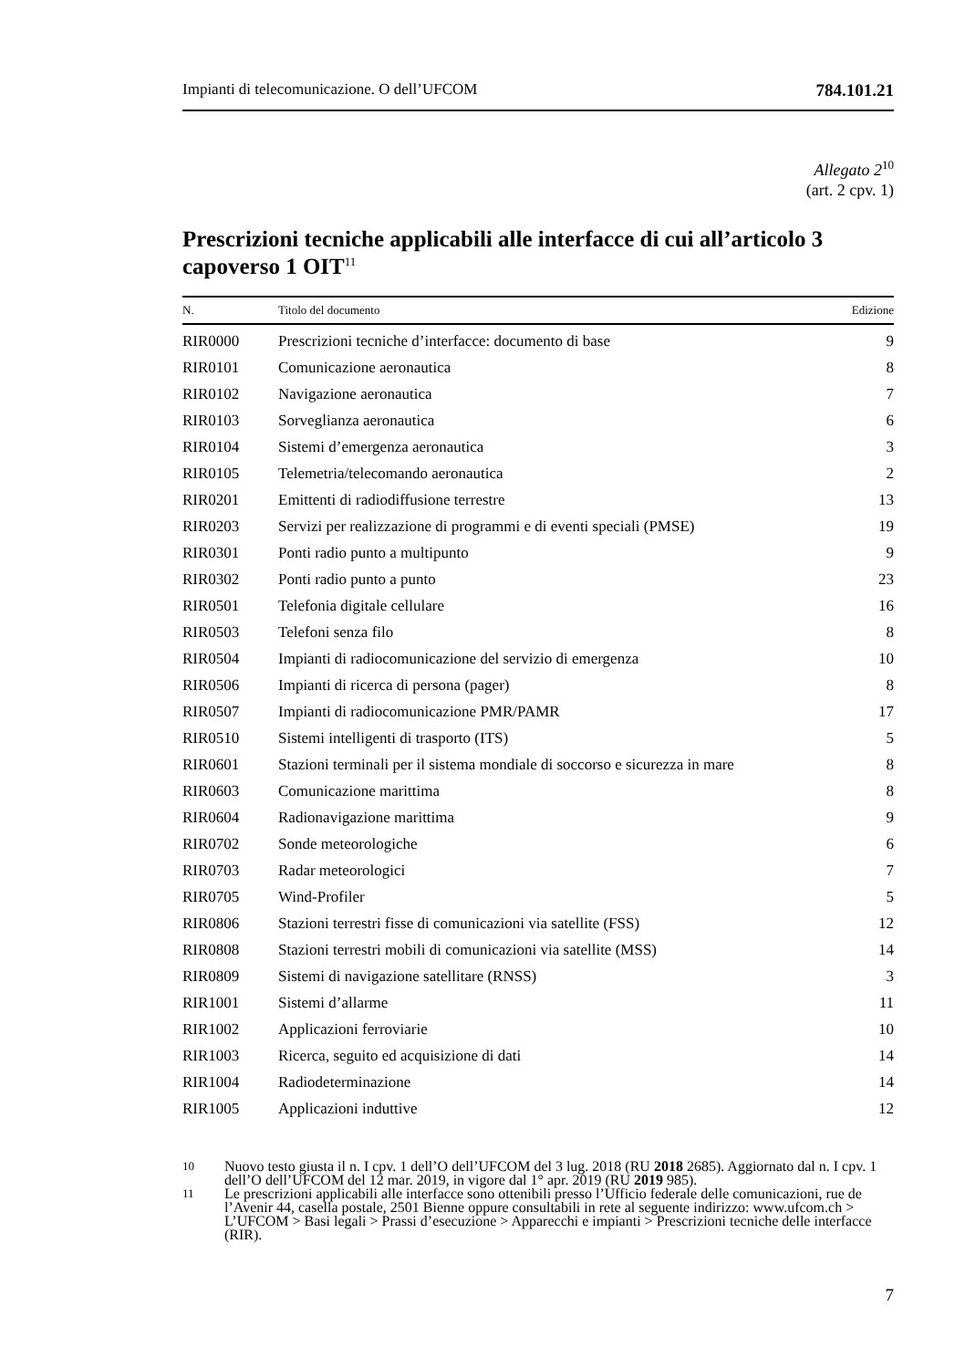Impianti di telecomunicazione. O dell’UFCOM 784.101.21
Allegato 2<sup>10</sup>
(art. 2 cpv. 1)
Prescrizioni tecniche applicabili alle interfacce di cui all’articolo 3 capoverso 1 OIT<sup>11</sup>
| N. | Titolo del documento | Edizione |
| --- | --- | --- |
| RIR0000 | Prescrizioni tecniche d’interfacce: documento di base | 9 |
| RIR0101 | Comunicazione aeronautica | 8 |
| RIR0102 | Navigazione aeronautica | 7 |
| RIR0103 | Sorveglianza aeronautica | 6 |
| RIR0104 | Sistemi d’emergenza aeronautica | 3 |
| RIR0105 | Telemetria/telecomando aeronautica | 2 |
| RIR0201 | Emittenti di radiodiffusione terrestre | 13 |
| RIR0203 | Servizi per realizzazione di programmi e di eventi speciali (PMSE) | 19 |
| RIR0301 | Ponti radio punto a multipunto | 9 |
| RIR0302 | Ponti radio punto a punto | 23 |
| RIR0501 | Telefonia digitale cellulare | 16 |
| RIR0503 | Telefoni senza filo | 8 |
| RIR0504 | Impianti di radiocomunicazione del servizio di emergenza | 10 |
| RIR0506 | Impianti di ricerca di persona (pager) | 8 |
| RIR0507 | Impianti di radiocomunicazione PMR/PAMR | 17 |
| RIR0510 | Sistemi intelligenti di trasporto (ITS) | 5 |
| RIR0601 | Stazioni terminali per il sistema mondiale di soccorso e sicurezza in mare | 8 |
| RIR0603 | Comunicazione marittima | 8 |
| RIR0604 | Radionavigazione marittima | 9 |
| RIR0702 | Sonde meteorologiche | 6 |
| RIR0703 | Radar meteorologici | 7 |
| RIR0705 | Wind-Profiler | 5 |
| RIR0806 | Stazioni terrestri fisse di comunicazioni via satellite (FSS) | 12 |
| RIR0808 | Stazioni terrestri mobili di comunicazioni via satellite (MSS) | 14 |
| RIR0809 | Sistemi di navigazione satellitare (RNSS) | 3 |
| RIR1001 | Sistemi d’allarme | 11 |
| RIR1002 | Applicazioni ferroviarie | 10 |
| RIR1003 | Ricerca, seguito ed acquisizione di dati | 14 |
| RIR1004 | Radiodeterminazione | 14 |
| RIR1005 | Applicazioni induttive | 12 |
10
Nuovo testo giusta il n. I cpv. 1 dell’O dell’UFCOM del 3 lug. 2018 (RU 2018 2685). Aggiornato dal n. I cpv. 1 dell’O dell’UFCOM del 12 mar. 2019, in vigore dal 1° apr. 2019 (RU 2019 985).
11
Le prescrizioni applicabili alle interfacce sono ottenibili presso l’Ufficio federale delle comunicazioni, rue de l’Avenir 44, casella postale, 2501 Bienne oppure consultabili in rete al seguente indirizzo: www.ufcom.ch > L’UFCOM > Basi legali > Prassi d’esecuzione > Apparecchi e impianti > Prescrizioni tecniche delle interfacce (RIR).
7